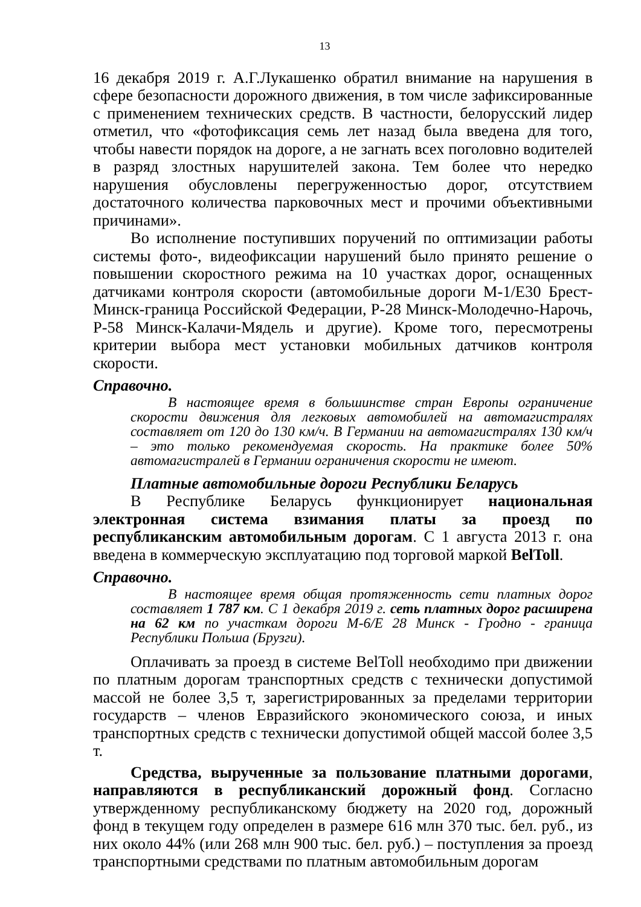13
16 декабря 2019 г. А.Г.Лукашенко обратил внимание на нарушения в сфере безопасности дорожного движения, в том числе зафиксированные с применением технических средств. В частности, белорусский лидер отметил, что «фотофиксация семь лет назад была введена для того, чтобы навести порядок на дороге, а не загнать всех поголовно водителей в разряд злостных нарушителей закона. Тем более что нередко нарушения обусловлены перегруженностью дорог, отсутствием достаточного количества парковочных мест и прочими объективными причинами».
Во исполнение поступивших поручений по оптимизации работы системы фото-, видеофиксации нарушений было принято решение о повышении скоростного режима на 10 участках дорог, оснащенных датчиками контроля скорости (автомобильные дороги М-1/Е30 Брест-Минск-граница Российской Федерации, Р-28 Минск-Молодечно-Нарочь, Р-58 Минск-Калачи-Мядель и другие). Кроме того, пересмотрены критерии выбора мест установки мобильных датчиков контроля скорости.
Справочно.
В настоящее время в большинстве стран Европы ограничение скорости движения для легковых автомобилей на автомагистралях составляет от 120 до 130 км/ч. В Германии на автомагистралях 130 км/ч – это только рекомендуемая скорость. На практике более 50% автомагистралей в Германии ограничения скорости не имеют.
Платные автомобильные дороги Республики Беларусь
В Республике Беларусь функционирует национальная электронная система взимания платы за проезд по республиканским автомобильным дорогам. С 1 августа 2013 г. она введена в коммерческую эксплуатацию под торговой маркой BelToll.
Справочно.
В настоящее время общая протяженность сети платных дорог составляет 1 787 км. С 1 декабря 2019 г. сеть платных дорог расширена на 62 км по участкам дороги М-6/Е 28 Минск - Гродно - граница Республики Польша (Брузги).
Оплачивать за проезд в системе BelToll необходимо при движении по платным дорогам транспортных средств с технически допустимой массой не более 3,5 т, зарегистрированных за пределами территории государств – членов Евразийского экономического союза, и иных транспортных средств с технически допустимой общей массой более 3,5 т.
Средства, вырученные за пользование платными дорогами, направляются в республиканский дорожный фонд. Согласно утвержденному республиканскому бюджету на 2020 год, дорожный фонд в текущем году определен в размере 616 млн 370 тыс. бел. руб., из них около 44% (или 268 млн 900 тыс. бел. руб.) – поступления за проезд транспортными средствами по платным автомобильным дорогам